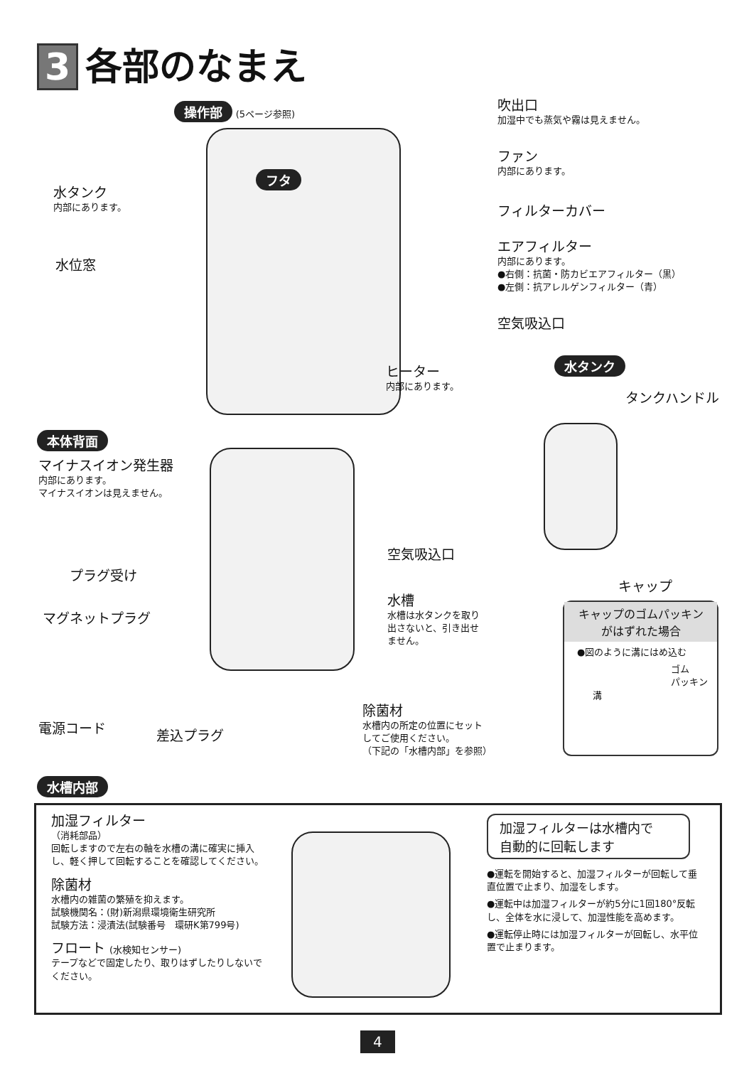3 各部のなまえ
操作部 (5ページ参照)
フタ
吹出口
加湿中でも蒸気や霧は見えません。
ファン
内部にあります。
フィルターカバー
エアフィルター
内部にあります。
●右側：抗菌・防カビエアフィルター（黒）
●左側：抗アレルゲンフィルター（青）
空気吸込口
水タンク
内部にあります。
水位窓
ヒーター
内部にあります。
水タンク
タンクハンドル
キャップ
本体背面
マイナスイオン発生器
内部にあります。
マイナスイオンは見えません。
空気吸込口
プラグ受け
マグネットプラグ
水槽
水槽は水タンクを取り
出さないと、引き出せ
ません。
キャップのゴムパッキン
がはずれた場合
●図のように溝にはめ込む
ゴム
パッキン
溝
電源コード
差込プラグ
除菌材
水槽内の所定の位置にセット
してご使用ください。
（下記の「水槽内部」を参照）
水槽内部
加湿フィルター
（消耗部品）
回転しますので左右の軸を水槽の溝に確実に挿入し、軽く押して回転することを確認してください。
除菌材
水槽内の雑菌の繁殖を抑えます。
試験機関名：(財)新潟県環境衛生研究所
試験方法：浸漬法(試験番号　環研K第799号)
フロート (水検知センサー)
テープなどで固定したり、取りはずしたりしないでください。
加湿フィルターは水槽内で
自動的に回転します
●運転を開始すると、加湿フィルターが回転して垂直位置で止まり、加湿をします。
●運転中は加湿フィルターが約5分に1回180°反転し、全体を水に浸して、加湿性能を高めます。
●運転停止時には加湿フィルターが回転し、水平位置で止まります。
4